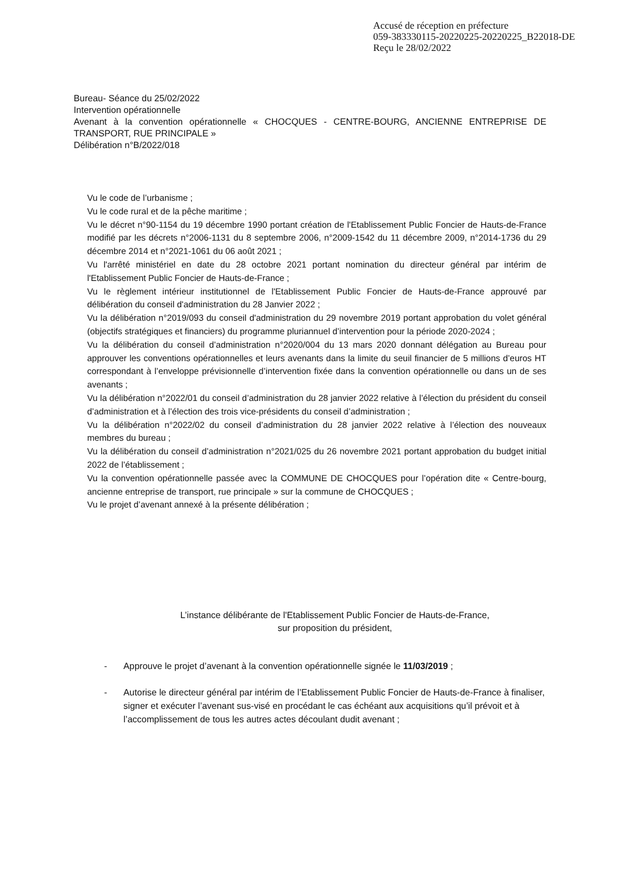Accusé de réception en préfecture
059-383330115-20220225-20220225_B22018-DE
Reçu le 28/02/2022
Bureau- Séance du 25/02/2022
Intervention opérationnelle
Avenant à la convention opérationnelle « CHOCQUES - CENTRE-BOURG, ANCIENNE ENTREPRISE DE TRANSPORT, RUE PRINCIPALE »
Délibération n°B/2022/018
Vu le code de l’urbanisme ;
Vu le code rural et de la pêche maritime ;
Vu le décret n°90-1154 du 19 décembre 1990 portant création de l'Etablissement Public Foncier de Hauts-de-France modifié par les décrets n°2006-1131 du 8 septembre 2006, n°2009-1542 du 11 décembre 2009, n°2014-1736 du 29 décembre 2014 et n°2021-1061 du 06 août 2021 ;
Vu l'arrêté ministériel en date du 28 octobre 2021 portant nomination du directeur général par intérim de l'Etablissement Public Foncier de Hauts-de-France ;
Vu le règlement intérieur institutionnel de l'Etablissement Public Foncier de Hauts-de-France approuvé par délibération du conseil d'administration du 28 Janvier 2022 ;
Vu la délibération n°2019/093 du conseil d'administration du 29 novembre 2019 portant approbation du volet général (objectifs stratégiques et financiers) du programme pluriannuel d’intervention pour la période 2020-2024 ;
Vu la délibération du conseil d’administration n°2020/004 du 13 mars 2020 donnant délégation au Bureau pour approuver les conventions opérationnelles et leurs avenants dans la limite du seuil financier de 5 millions d’euros HT correspondant à l’enveloppe prévisionnelle d’intervention fixée dans la convention opérationnelle ou dans un de ses avenants ;
Vu la délibération n°2022/01 du conseil d’administration du 28 janvier 2022 relative à l’élection du président du conseil d’administration et à l’élection des trois vice-présidents du conseil d’administration ;
Vu la délibération n°2022/02 du conseil d’administration du 28 janvier 2022 relative à l’élection des nouveaux membres du bureau ;
Vu la délibération du conseil d’administration n°2021/025 du 26 novembre 2021 portant approbation du budget initial 2022 de l’établissement ;
Vu la convention opérationnelle passée avec la COMMUNE DE CHOCQUES pour l’opération dite « Centre-bourg, ancienne entreprise de transport, rue principale » sur la commune de CHOCQUES ;
Vu le projet d’avenant annexé à la présente délibération ;
L’instance délibérante de l'Etablissement Public Foncier de Hauts-de-France,
sur proposition du président,
- Approuve le projet d’avenant à la convention opérationnelle signée le 11/03/2019 ;
- Autorise le directeur général par intérim de l’Etablissement Public Foncier de Hauts-de-France à finaliser, signer et exécuter l’avenant sus-visé en procédant le cas échéant aux acquisitions qu’il prévoit et à l’accomplissement de tous les autres actes découlant dudit avenant ;